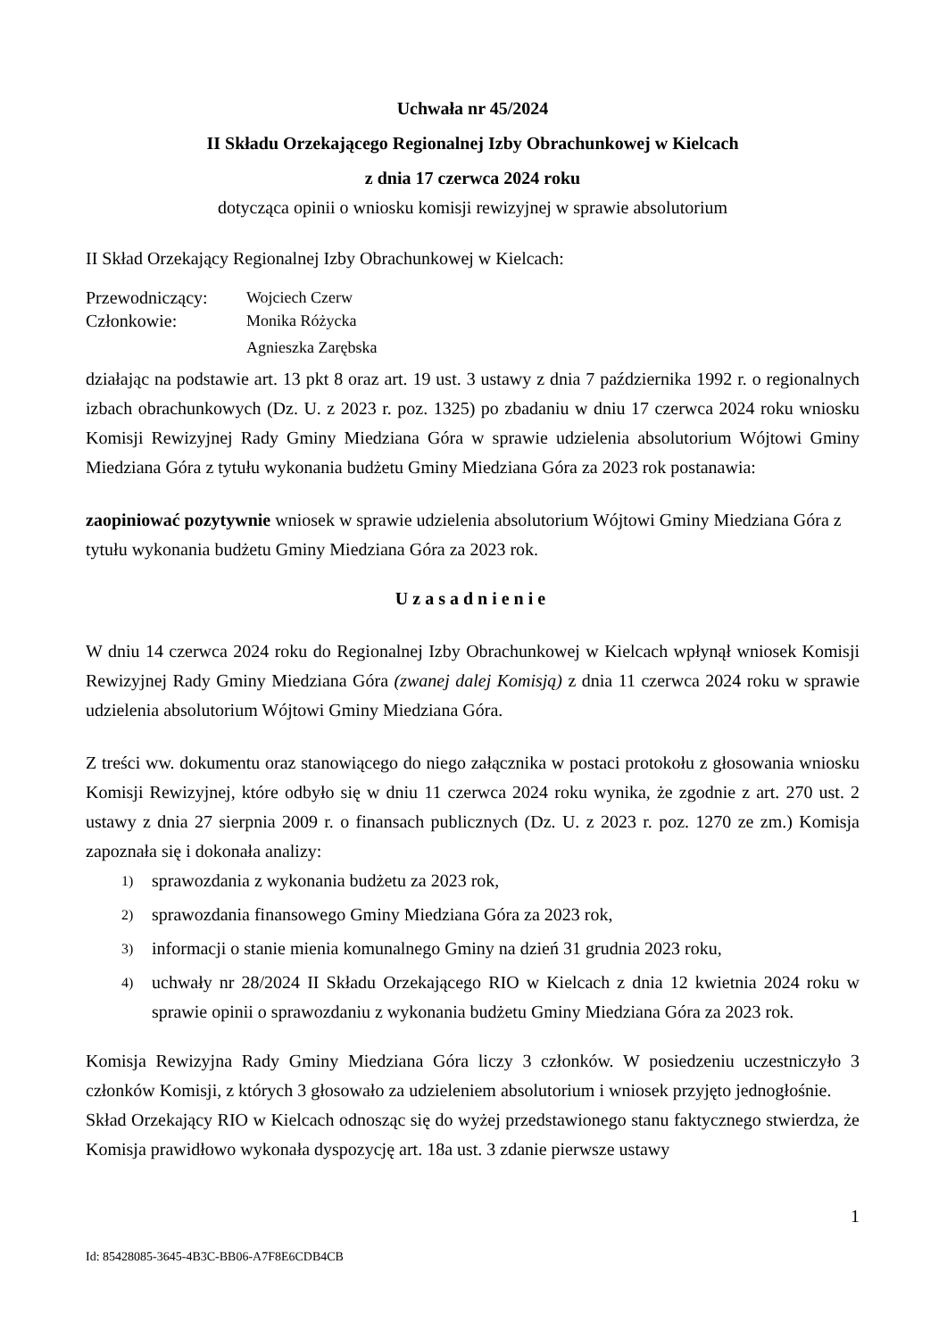Uchwała nr 45/2024
II Składu Orzekającego Regionalnej Izby Obrachunkowej w Kielcach
z dnia 17 czerwca 2024 roku
dotycząca opinii o wniosku komisji rewizyjnej w sprawie absolutorium
II Skład Orzekający Regionalnej Izby Obrachunkowej w Kielcach:
| Przewodniczący: | Wojciech Czerw |
| Członkowie: | Monika Różycka |
| | Agnieszka Zarębska |
działając na podstawie art. 13 pkt 8 oraz art. 19 ust. 3 ustawy z dnia 7 października 1992 r. o regionalnych izbach obrachunkowych (Dz. U. z 2023 r. poz. 1325) po zbadaniu w dniu 17 czerwca 2024 roku wniosku Komisji Rewizyjnej Rady Gminy Miedziana Góra w sprawie udzielenia absolutorium Wójtowi Gminy Miedziana Góra z tytułu wykonania budżetu Gminy Miedziana Góra za 2023 rok postanawia:
zaopiniować pozytywnie wniosek w sprawie udzielenia absolutorium Wójtowi Gminy Miedziana Góra z tytułu wykonania budżetu Gminy Miedziana Góra za 2023 rok.
Uzasadnienie
W dniu 14 czerwca 2024 roku do Regionalnej Izby Obrachunkowej w Kielcach wpłynął wniosek Komisji Rewizyjnej Rady Gminy Miedziana Góra (zwanej dalej Komisją) z dnia 11 czerwca 2024 roku w sprawie udzielenia absolutorium Wójtowi Gminy Miedziana Góra.
Z treści ww. dokumentu oraz stanowiącego do niego załącznika w postaci protokołu z głosowania wniosku Komisji Rewizyjnej, które odbyło się w dniu 11 czerwca 2024 roku wynika, że zgodnie z art. 270 ust. 2 ustawy z dnia 27 sierpnia 2009 r. o finansach publicznych (Dz. U. z 2023 r. poz. 1270 ze zm.) Komisja zapoznała się i dokonała analizy:
1) sprawozdania z wykonania budżetu za 2023 rok,
2) sprawozdania finansowego Gminy Miedziana Góra za 2023 rok,
3) informacji o stanie mienia komunalnego Gminy na dzień 31 grudnia 2023 roku,
4) uchwały nr 28/2024 II Składu Orzekającego RIO w Kielcach z dnia 12 kwietnia 2024 roku w sprawie opinii o sprawozdaniu z wykonania budżetu Gminy Miedziana Góra za 2023 rok.
Komisja Rewizyjna Rady Gminy Miedziana Góra liczy 3 członków. W posiedzeniu uczestniczyło 3 członków Komisji, z których 3 głosowało za udzieleniem absolutorium i wniosek przyjęto jednogłośnie.
Skład Orzekający RIO w Kielcach odnosząc się do wyżej przedstawionego stanu faktycznego stwierdza, że Komisja prawidłowo wykonała dyspozycję art. 18a ust. 3 zdanie pierwsze ustawy
1
Id: 85428085-3645-4B3C-BB06-A7F8E6CDB4CB